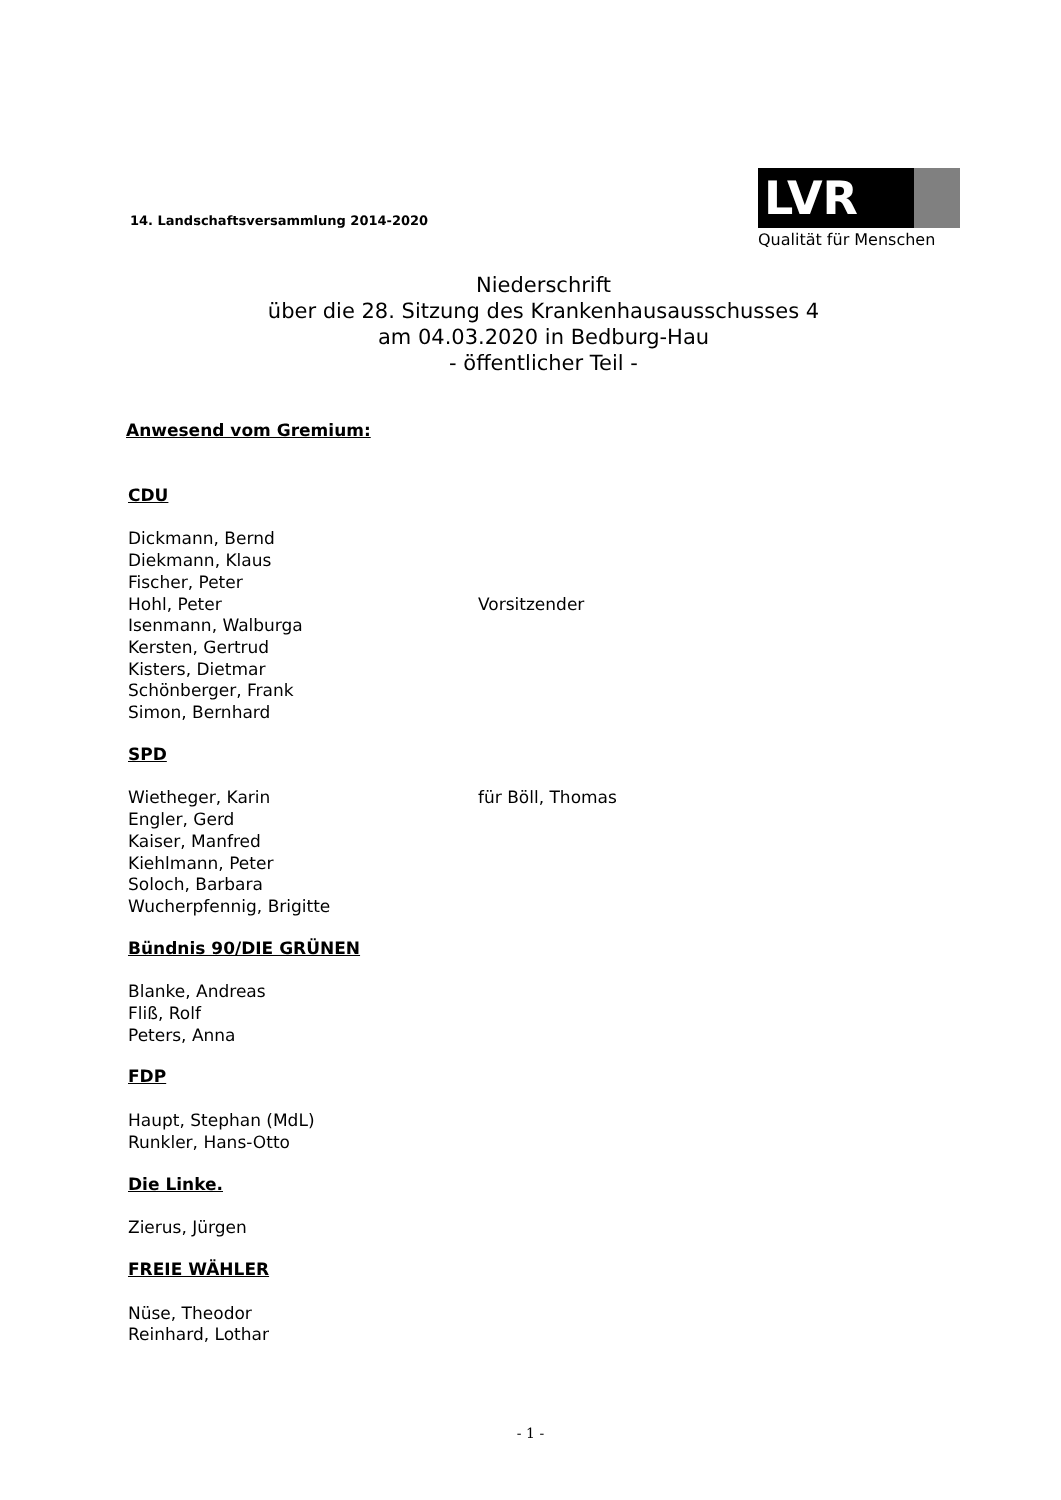14. Landschaftsversammlung 2014-2020
LVR
Qualität für Menschen
Niederschrift
über die 28. Sitzung des Krankenhausausschusses 4
am 04.03.2020 in Bedburg-Hau
- öffentlicher Teil -
Anwesend vom Gremium:
CDU
Dickmann, Bernd
Diekmann, Klaus
Fischer, Peter
Hohl, Peter Vorsitzender
Isenmann, Walburga
Kersten, Gertrud
Kisters, Dietmar
Schönberger, Frank
Simon, Bernhard
SPD
Wietheger, Karin für Böll, Thomas
Engler, Gerd
Kaiser, Manfred
Kiehlmann, Peter
Soloch, Barbara
Wucherpfennig, Brigitte
Bündnis 90/DIE GRÜNEN
Blanke, Andreas
Fliß, Rolf
Peters, Anna
FDP
Haupt, Stephan (MdL)
Runkler, Hans-Otto
Die Linke.
Zierus, Jürgen
FREIE WÄHLER
Nüse, Theodor
Reinhard, Lothar
- 1 -